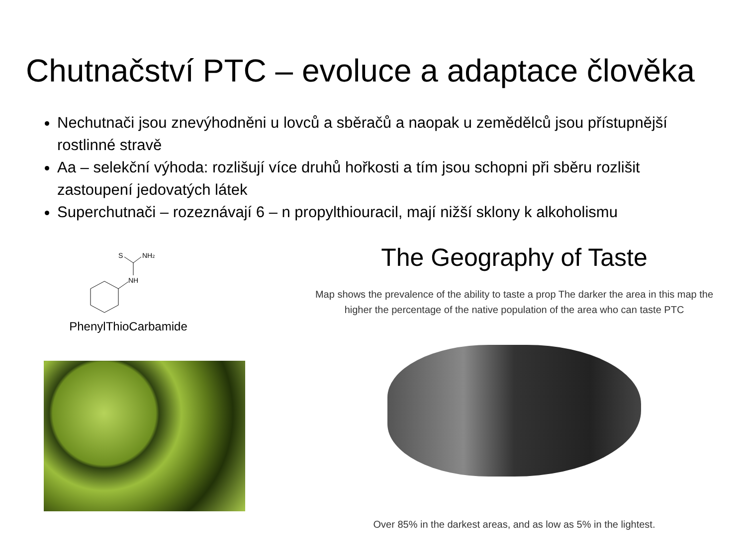Chutnačství PTC – evoluce a adaptace člověka
Nechutnači jsou znevýhodněni u lovců a sběračů a naopak u zemědělců jsou přístupnější rostlinné stravě
Aa – selekční výhoda: rozlišují více druhů hořkosti a tím jsou schopni při sběru rozlišit zastoupení jedovatých látek
Superchutnači – rozeznávají 6 – n propylthiouracil, mají nižší sklony k alkoholismu
S
NH2
NH
PhenylThioCarbamide
The Geography of Taste
Map shows the prevalence of the ability to taste a prop The darker the area in this map the
higher the percentage of the native population of the area who can taste PTC
Over 85% in the darkest areas, and as low as 5% in the lightest.